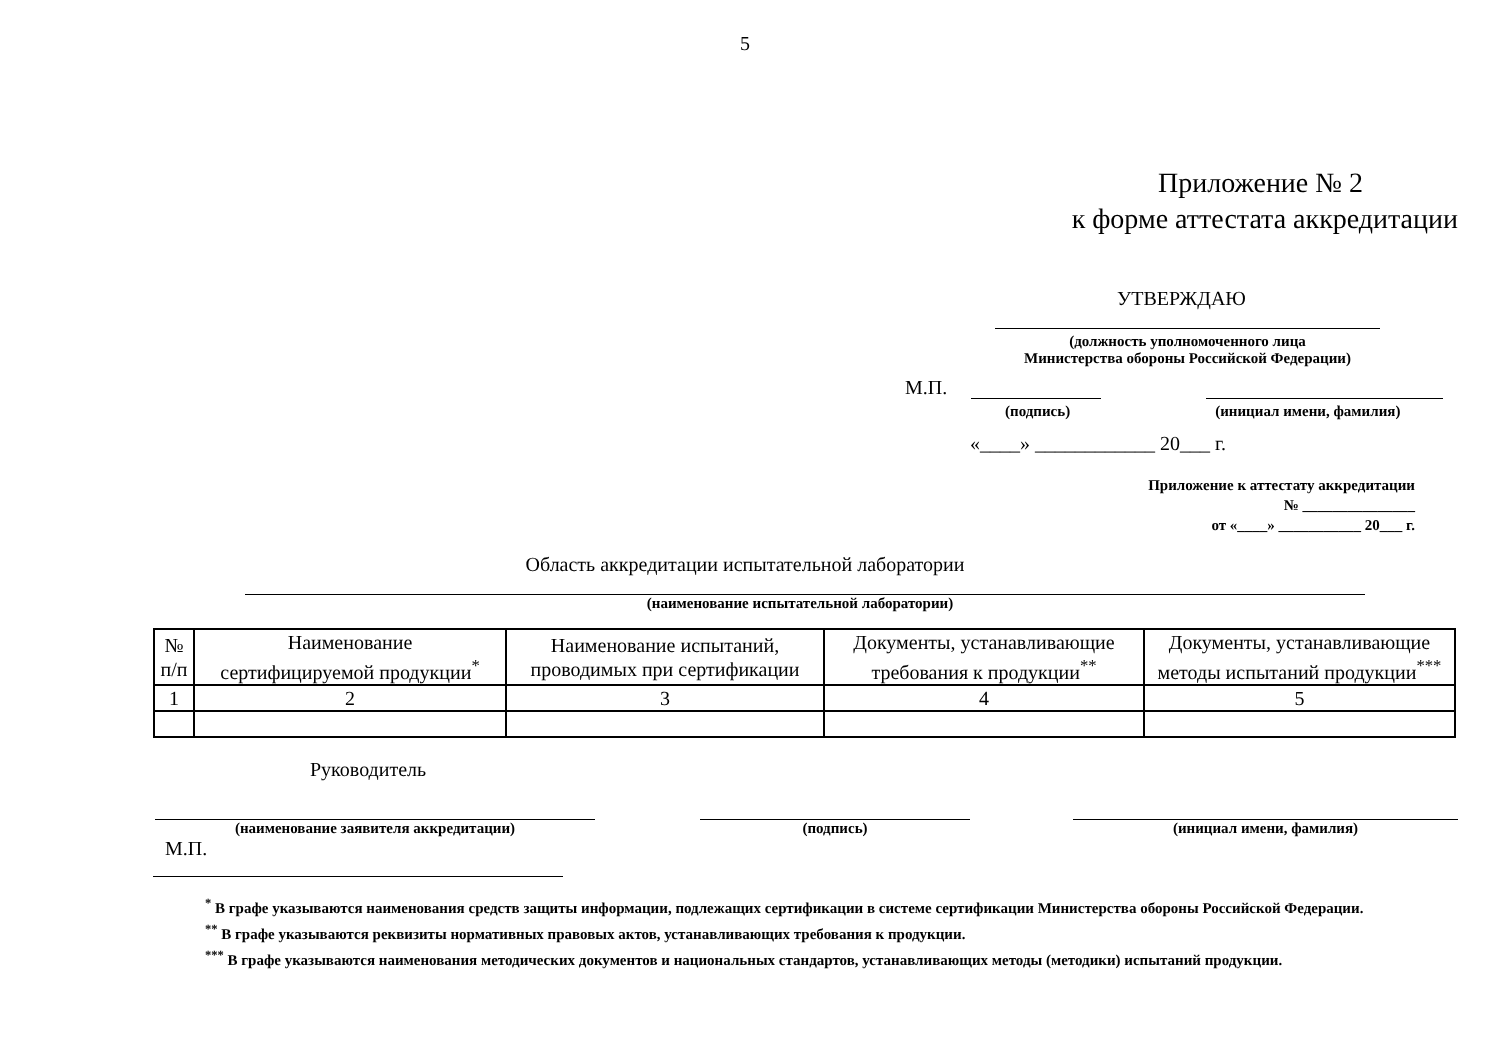5
Приложение № 2
к форме аттестата аккредитации
УТВЕРЖДАЮ
(должность уполномоченного лица
Министерства обороны Российской Федерации)
М.П.
(подпись) (инициал имени, фамилия)
«____» ____________ 20___ г.
Приложение к аттестату аккредитации
№ _______________
от «____» ___________ 20___ г.
Область аккредитации испытательной лаборатории
(наименование испытательной лаборатории)
| № п/п | Наименование сертифицируемой продукции<sup>*</sup> | Наименование испытаний, проводимых при сертификации | Документы, устанавливающие требования к продукции<sup>**</sup> | Документы, устанавливающие методы испытаний продукции<sup>***</sup> |
| 1 | 2 | 3 | 4 | 5 |
Руководитель
(наименование заявителя аккредитации) (подпись) (инициал имени, фамилия)
М.П.
<sup>*</sup> В графе указываются наименования средств защиты информации, подлежащих сертификации в системе сертификации Министерства обороны Российской Федерации.
<sup>**</sup> В графе указываются реквизиты нормативных правовых актов, устанавливающих требования к продукции.
<sup>***</sup> В графе указываются наименования методических документов и национальных стандартов, устанавливающих методы (методики) испытаний продукции.